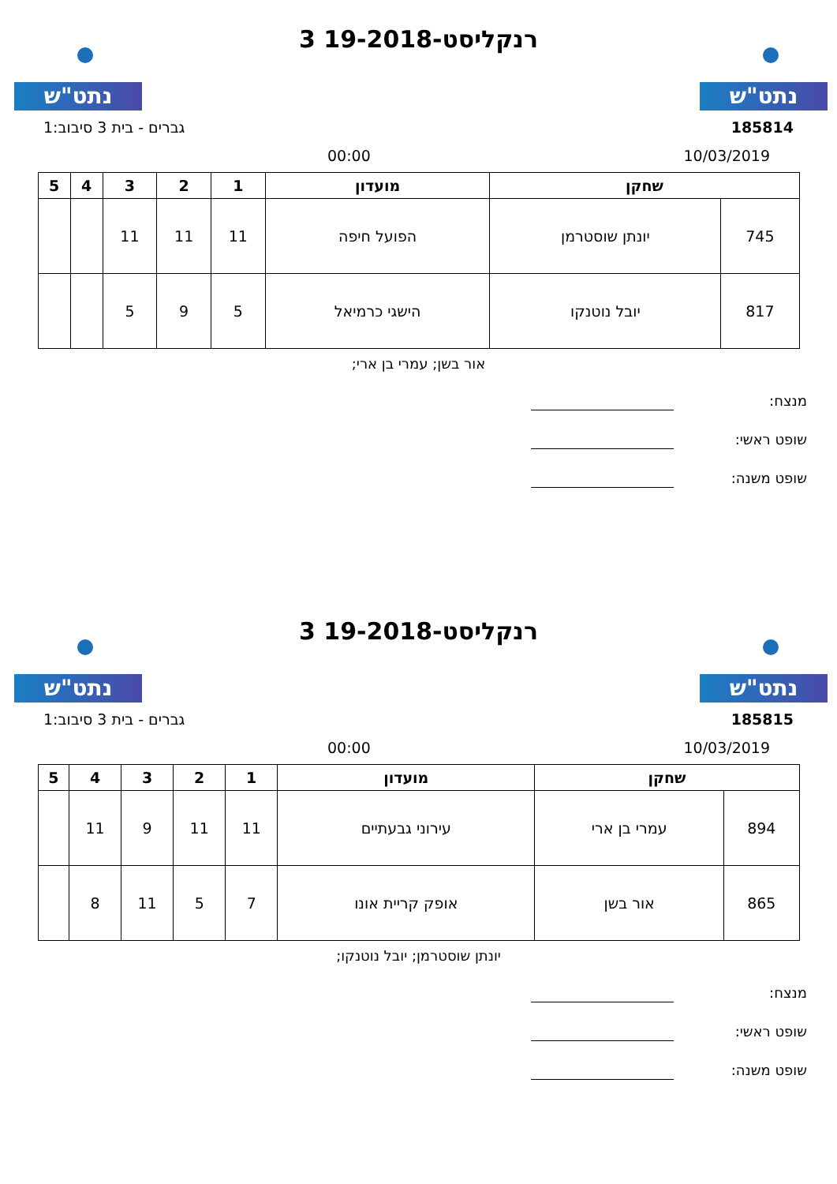נתט"ש נתט"ש
רנקליסט-19-2018 3
185814 גברים - בית 3 סיבוב:1
10/03/2019 00:00
| שחקן | | מועדון | 1 | 2 | 3 | 4 | 5 |
| --- | --- | --- | --- | --- | --- | --- | --- |
| 745 | יונתן שוסטרמן | הפועל חיפה | 11 | 11 | 11 | | |
| 817 | יובל נוטנקו | הישגי כרמיאל | 5 | 9 | 5 | | |
אור בשן; עמרי בן ארי;
מנצח:
שופט ראשי:
שופט משנה:
נתט"ש נתט"ש
רנקליסט-19-2018 3
185815 גברים - בית 3 סיבוב:1
10/03/2019 00:00
| שחקן | | מועדון | 1 | 2 | 3 | 4 | 5 |
| --- | --- | --- | --- | --- | --- | --- | --- |
| 894 | עמרי בן ארי | עירוני גבעתיים | 11 | 11 | 9 | 11 | |
| 865 | אור בשן | אופק קריית אונו | 7 | 5 | 11 | 8 | |
יונתן שוסטרמן; יובל נוטנקו;
מנצח:
שופט ראשי:
שופט משנה: